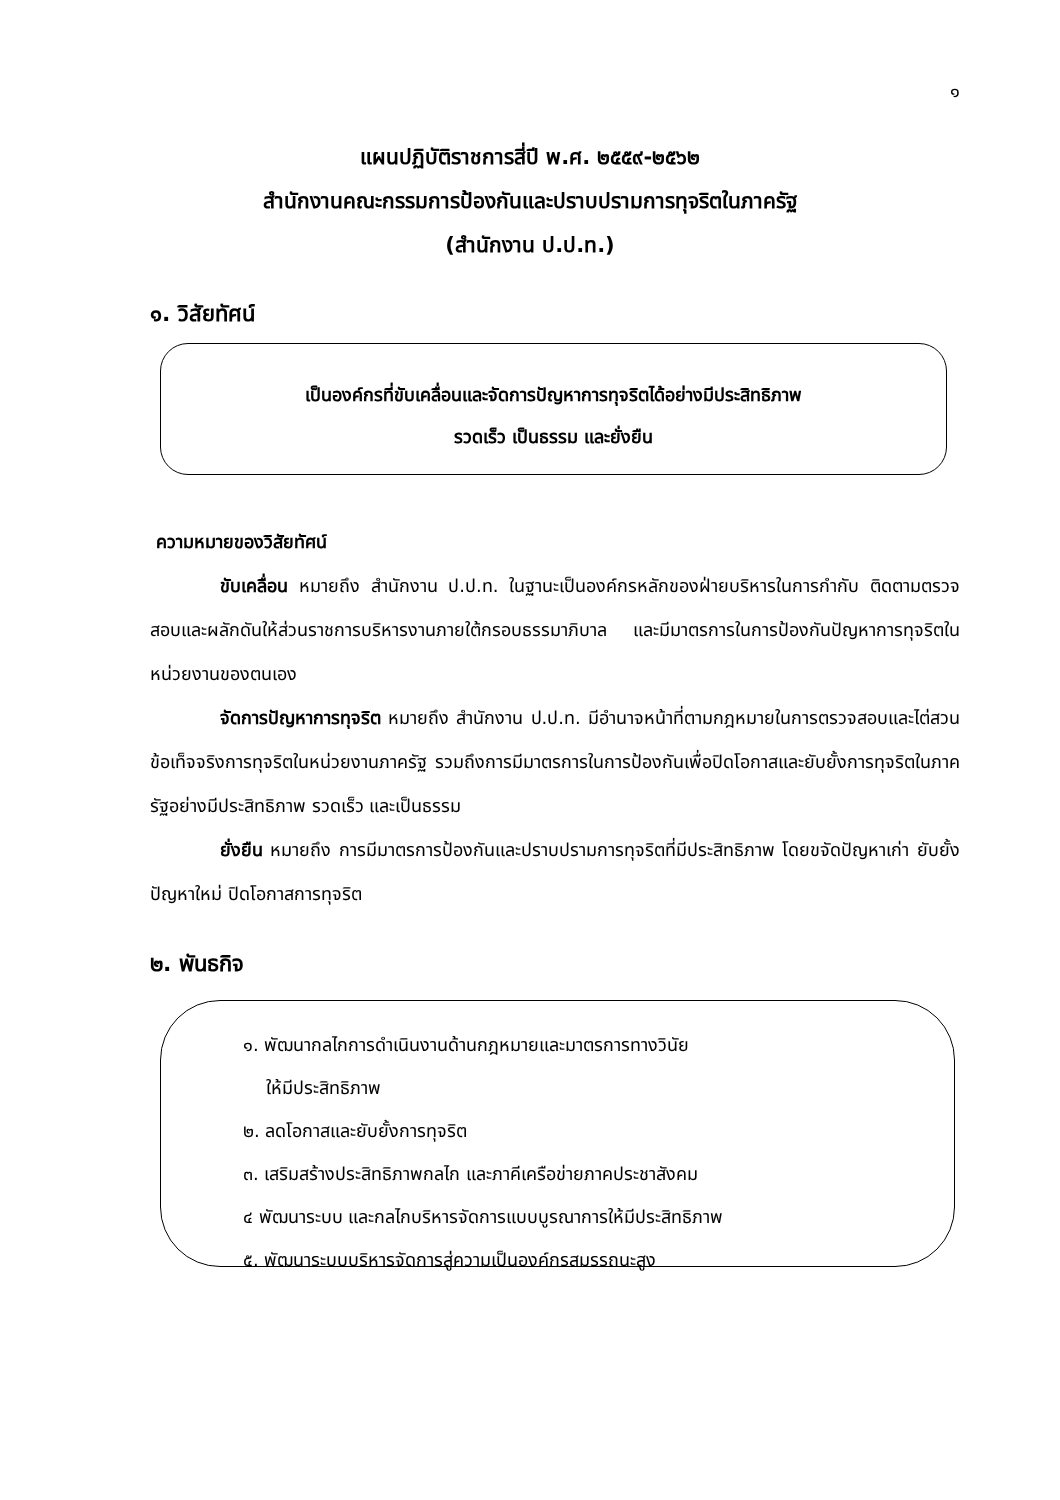๑
แผนปฏิบัติราชการสี่ปี พ.ศ. ๒๕๕๙-๒๕๖๒
สำนักงานคณะกรรมการป้องกันและปราบปรามการทุจริตในภาครัฐ
(สำนักงาน ป.ป.ท.)
๑. วิสัยทัศน์
เป็นองค์กรที่ขับเคลื่อนและจัดการปัญหาการทุจริตได้อย่างมีประสิทธิภาพ
รวดเร็ว เป็นธรรม และยั่งยืน
ความหมายของวิสัยทัศน์
ขับเคลื่อน หมายถึง สำนักงาน ป.ป.ท. ในฐานะเป็นองค์กรหลักของฝ่ายบริหารในการกำกับ ติดตามตรวจสอบและผลักดันให้ส่วนราชการบริหารงานภายใต้กรอบธรรมาภิบาล และมีมาตรการในการป้องกันปัญหาการทุจริตในหน่วยงานของตนเอง
จัดการปัญหาการทุจริต หมายถึง สำนักงาน ป.ป.ท. มีอำนาจหน้าที่ตามกฎหมายในการตรวจสอบและไต่สวนข้อเท็จจริงการทุจริตในหน่วยงานภาครัฐ รวมถึงการมีมาตรการในการป้องกันเพื่อปิดโอกาสและยับยั้งการทุจริตในภาครัฐอย่างมีประสิทธิภาพ รวดเร็ว และเป็นธรรม
ยั่งยืน หมายถึง การมีมาตรการป้องกันและปราบปรามการทุจริตที่มีประสิทธิภาพ โดยขจัดปัญหาเก่า ยับยั้งปัญหาใหม่ ปิดโอกาสการทุจริต
๒. พันธกิจ
๑. พัฒนากลไกการดำเนินงานด้านกฎหมายและมาตรการทางวินัย
ให้มีประสิทธิภาพ
๒. ลดโอกาสและยับยั้งการทุจริต
๓. เสริมสร้างประสิทธิภาพกลไก และภาคีเครือข่ายภาคประชาสังคม
๔ พัฒนาระบบ และกลไกบริหารจัดการแบบบูรณาการให้มีประสิทธิภาพ
๕. พัฒนาระบบบริหารจัดการสู่ความเป็นองค์กรสมรรถนะสูง